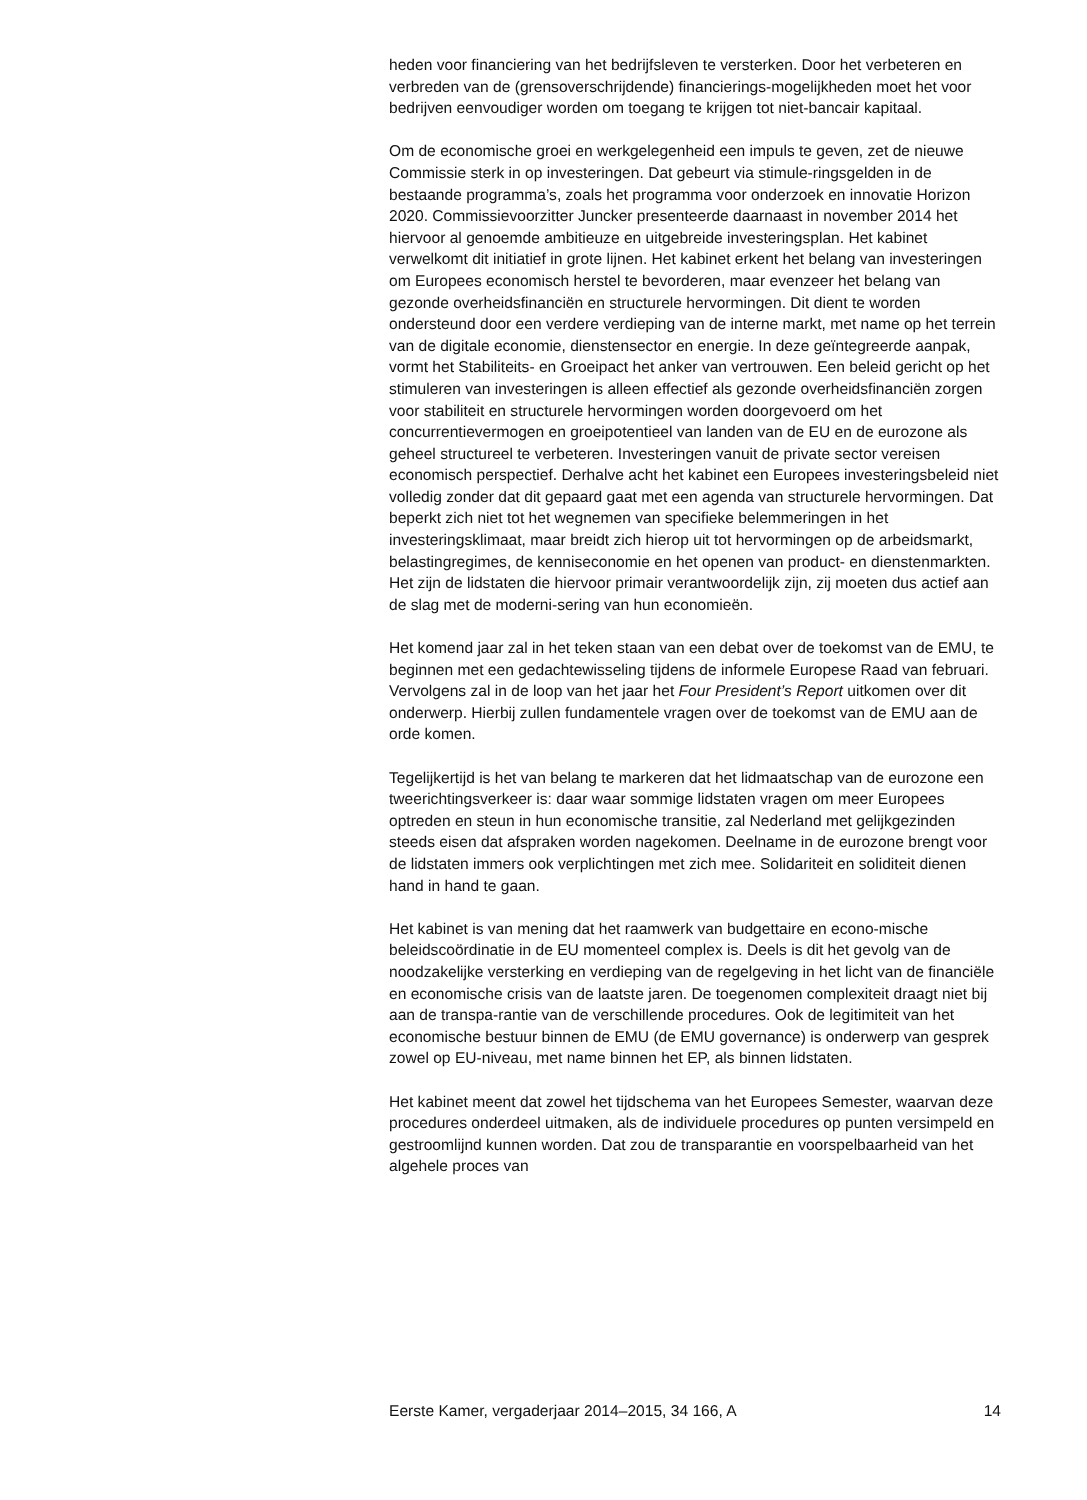heden voor financiering van het bedrijfsleven te versterken. Door het verbeteren en verbreden van de (grensoverschrijdende) financierings-mogelijkheden moet het voor bedrijven eenvoudiger worden om toegang te krijgen tot niet-bancair kapitaal.
Om de economische groei en werkgelegenheid een impuls te geven, zet de nieuwe Commissie sterk in op investeringen. Dat gebeurt via stimule-ringsgelden in de bestaande programma’s, zoals het programma voor onderzoek en innovatie Horizon 2020. Commissievoorzitter Juncker presenteerde daarnaast in november 2014 het hiervoor al genoemde ambitieuze en uitgebreide investeringsplan. Het kabinet verwelkomt dit initiatief in grote lijnen. Het kabinet erkent het belang van investeringen om Europees economisch herstel te bevorderen, maar evenzeer het belang van gezonde overheidsfinanciën en structurele hervormingen. Dit dient te worden ondersteund door een verdere verdieping van de interne markt, met name op het terrein van de digitale economie, dienstensector en energie. In deze geïntegreerde aanpak, vormt het Stabiliteits- en Groeipact het anker van vertrouwen. Een beleid gericht op het stimuleren van investeringen is alleen effectief als gezonde overheidsfinanciën zorgen voor stabiliteit en structurele hervormingen worden doorgevoerd om het concurrentievermogen en groeipotentieel van landen van de EU en de eurozone als geheel structureel te verbeteren. Investeringen vanuit de private sector vereisen economisch perspectief. Derhalve acht het kabinet een Europees investeringsbeleid niet volledig zonder dat dit gepaard gaat met een agenda van structurele hervormingen. Dat beperkt zich niet tot het wegnemen van specifieke belemmeringen in het investeringsklimaat, maar breidt zich hierop uit tot hervormingen op de arbeidsmarkt, belastingregimes, de kenniseconomie en het openen van product- en dienstenmarkten. Het zijn de lidstaten die hiervoor primair verantwoordelijk zijn, zij moeten dus actief aan de slag met de moderni-sering van hun economieën.
Het komend jaar zal in het teken staan van een debat over de toekomst van de EMU, te beginnen met een gedachtewisseling tijdens de informele Europese Raad van februari. Vervolgens zal in de loop van het jaar het Four President’s Report uitkomen over dit onderwerp. Hierbij zullen fundamentele vragen over de toekomst van de EMU aan de orde komen.
Tegelijkertijd is het van belang te markeren dat het lidmaatschap van de eurozone een tweerichtingsverkeer is: daar waar sommige lidstaten vragen om meer Europees optreden en steun in hun economische transitie, zal Nederland met gelijkgezinden steeds eisen dat afspraken worden nagekomen. Deelname in de eurozone brengt voor de lidstaten immers ook verplichtingen met zich mee. Solidariteit en soliditeit dienen hand in hand te gaan.
Het kabinet is van mening dat het raamwerk van budgettaire en econo-mische beleidscoördinatie in de EU momenteel complex is. Deels is dit het gevolg van de noodzakelijke versterking en verdieping van de regelgeving in het licht van de financiële en economische crisis van de laatste jaren. De toegenomen complexiteit draagt niet bij aan de transpa-rantie van de verschillende procedures. Ook de legitimiteit van het economische bestuur binnen de EMU (de EMU governance) is onderwerp van gesprek zowel op EU-niveau, met name binnen het EP, als binnen lidstaten.
Het kabinet meent dat zowel het tijdschema van het Europees Semester, waarvan deze procedures onderdeel uitmaken, als de individuele procedures op punten versimpeld en gestroomlijnd kunnen worden. Dat zou de transparantie en voorspelbaarheid van het algehele proces van
Eerste Kamer, vergaderjaar 2014–2015, 34 166, A 14